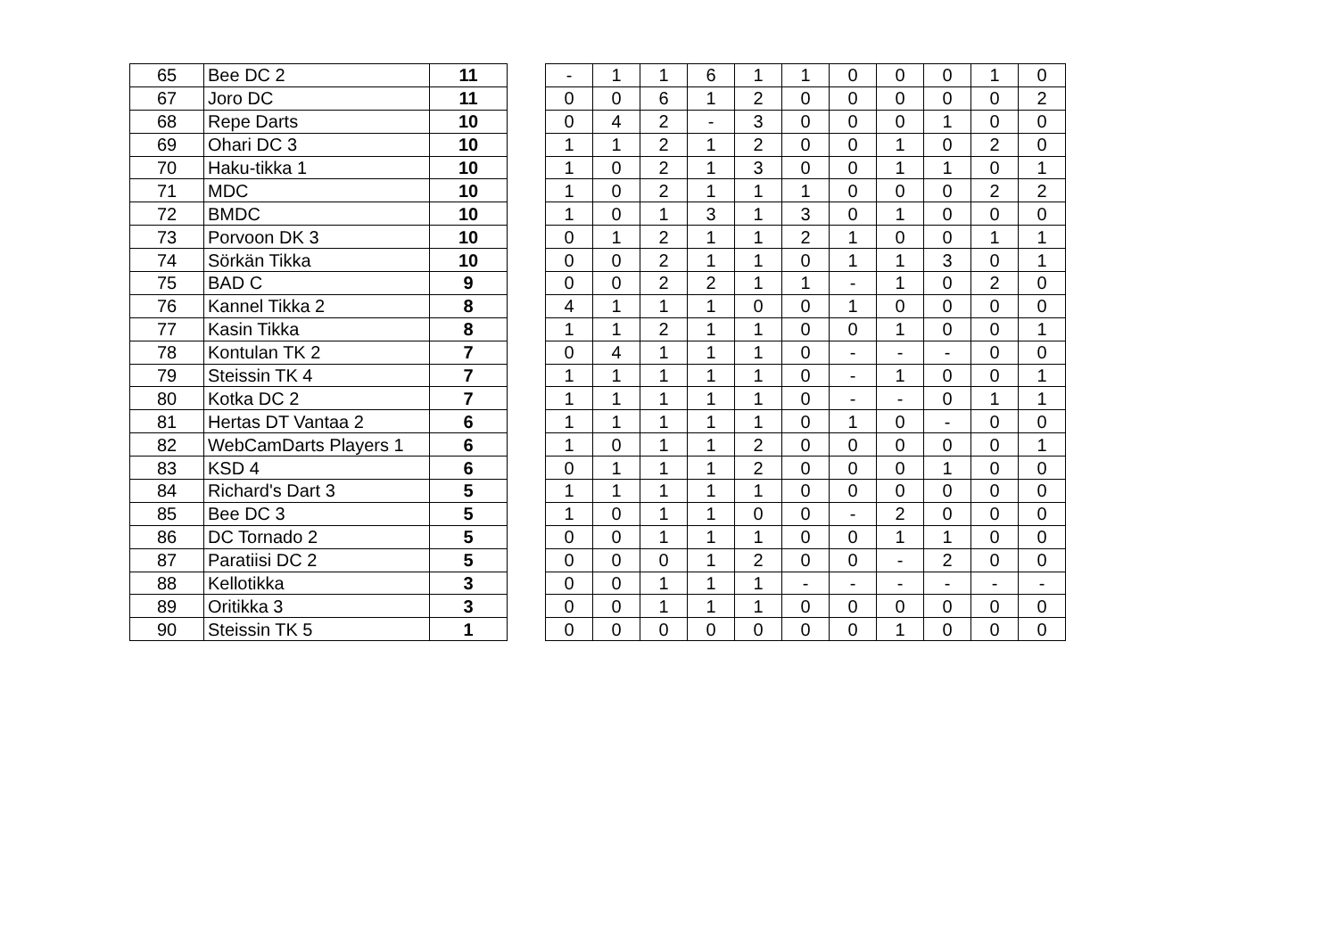| 65 | Bee DC 2 | 11 |
| 67 | Joro DC | 11 |
| 68 | Repe Darts | 10 |
| 69 | Ohari DC 3 | 10 |
| 70 | Haku-tikka 1 | 10 |
| 71 | MDC | 10 |
| 72 | BMDC | 10 |
| 73 | Porvoon DK 3 | 10 |
| 74 | Sörkän Tikka | 10 |
| 75 | BAD C | 9 |
| 76 | Kannel Tikka 2 | 8 |
| 77 | Kasin Tikka | 8 |
| 78 | Kontulan TK 2 | 7 |
| 79 | Steissin TK 4 | 7 |
| 80 | Kotka DC 2 | 7 |
| 81 | Hertas DT Vantaa 2 | 6 |
| 82 | WebCamDarts Players 1 | 6 |
| 83 | KSD 4 | 6 |
| 84 | Richard's Dart 3 | 5 |
| 85 | Bee DC 3 | 5 |
| 86 | DC Tornado 2 | 5 |
| 87 | Paratiisi DC 2 | 5 |
| 88 | Kellotikka | 3 |
| 89 | Oritikka 3 | 3 |
| 90 | Steissin TK 5 | 1 |
| - | 1 | 1 | 6 | 1 | 1 | 0 | 0 | 0 | 1 | 0 |
| 0 | 0 | 6 | 1 | 2 | 0 | 0 | 0 | 0 | 0 | 2 |
| 0 | 4 | 2 | - | 3 | 0 | 0 | 0 | 1 | 0 | 0 |
| 1 | 1 | 2 | 1 | 2 | 0 | 0 | 1 | 0 | 2 | 0 |
| 1 | 0 | 2 | 1 | 3 | 0 | 0 | 1 | 1 | 0 | 1 |
| 1 | 0 | 2 | 1 | 1 | 1 | 0 | 0 | 0 | 2 | 2 |
| 1 | 0 | 1 | 3 | 1 | 3 | 0 | 1 | 0 | 0 | 0 |
| 0 | 1 | 2 | 1 | 1 | 2 | 1 | 0 | 0 | 1 | 1 |
| 0 | 0 | 2 | 1 | 1 | 0 | 1 | 1 | 3 | 0 | 1 |
| 0 | 0 | 2 | 2 | 1 | 1 | - | 1 | 0 | 2 | 0 |
| 4 | 1 | 1 | 1 | 0 | 0 | 1 | 0 | 0 | 0 | 0 |
| 1 | 1 | 2 | 1 | 1 | 0 | 0 | 1 | 0 | 0 | 1 |
| 0 | 4 | 1 | 1 | 1 | 0 | - | - | - | 0 | 0 |
| 1 | 1 | 1 | 1 | 1 | 0 | - | 1 | 0 | 0 | 1 |
| 1 | 1 | 1 | 1 | 1 | 0 | - | - | 0 | 1 | 1 |
| 1 | 1 | 1 | 1 | 1 | 0 | 1 | 0 | - | 0 | 0 |
| 1 | 0 | 1 | 1 | 2 | 0 | 0 | 0 | 0 | 0 | 1 |
| 0 | 1 | 1 | 1 | 2 | 0 | 0 | 0 | 1 | 0 | 0 |
| 1 | 1 | 1 | 1 | 1 | 0 | 0 | 0 | 0 | 0 | 0 |
| 1 | 0 | 1 | 1 | 0 | 0 | - | 2 | 0 | 0 | 0 |
| 0 | 0 | 1 | 1 | 1 | 0 | 0 | 1 | 1 | 0 | 0 |
| 0 | 0 | 0 | 1 | 2 | 0 | 0 | - | 2 | 0 | 0 |
| 0 | 0 | 1 | 1 | 1 | - | - | - | - | - | - |
| 0 | 0 | 1 | 1 | 1 | 0 | 0 | 0 | 0 | 0 | 0 |
| 0 | 0 | 0 | 0 | 0 | 0 | 0 | 1 | 0 | 0 | 0 |